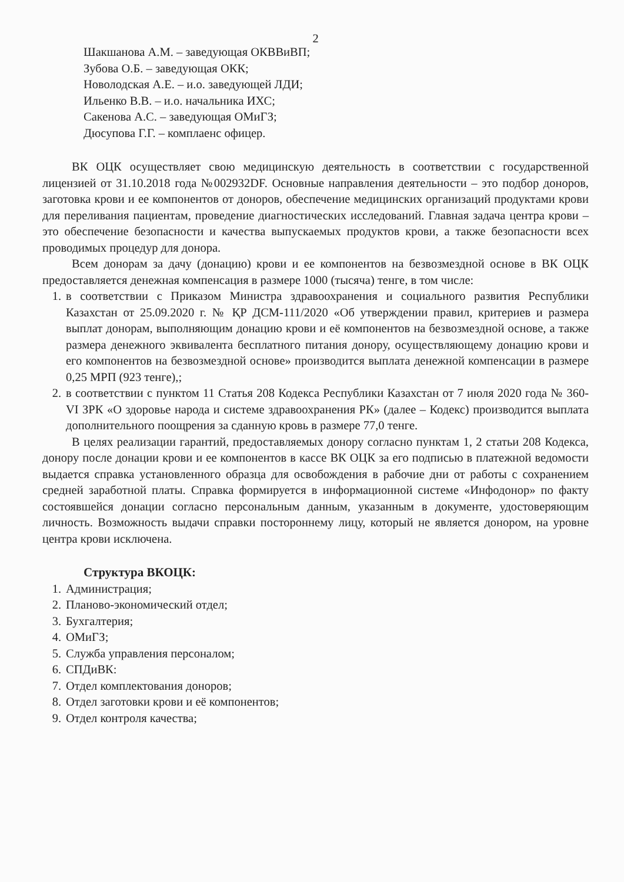2
Шакшанова А.М. – заведующая ОКВВиВП;
Зубова О.Б. – заведующая ОКК;
Новолодская А.Е. – и.о. заведующей ЛДИ;
Ильенко В.В. – и.о. начальника ИХС;
Сакенова А.С. – заведующая ОМиГЗ;
Дюсупова Г.Г. – комплаенс офицер.
ВК ОЦК осуществляет свою медицинскую деятельность в соответствии с государственной лицензией от 31.10.2018 года №002932DF. Основные направления деятельности – это подбор доноров, заготовка крови и ее компонентов от доноров, обеспечение медицинских организаций продуктами крови для переливания пациентам, проведение диагностических исследований. Главная задача центра крови – это обеспечение безопасности и качества выпускаемых продуктов крови, а также безопасности всех проводимых процедур для донора.
Всем донорам за дачу (донацию) крови и ее компонентов на безвозмездной основе в ВК ОЦК предоставляется денежная компенсация в размере 1000 (тысяча) тенге, в том числе:
1. в соответствии с Приказом Министра здравоохранения и социального развития Республики Казахстан от 25.09.2020 г. № ҚР ДСМ-111/2020 «Об утверждении правил, критериев и размера выплат донорам, выполняющим донацию крови и её компонентов на безвозмездной основе, а также размера денежного эквивалента бесплатного питания донору, осуществляющему донацию крови и его компонентов на безвозмездной основе» производится выплата денежной компенсации в размере 0,25 МРП (923 тенге),;
2. в соответствии с пунктом 11 Статья 208 Кодекса Республики Казахстан от 7 июля 2020 года № 360-VI ЗРК «О здоровье народа и системе здравоохранения РК» (далее – Кодекс) производится выплата дополнительного поощрения за сданную кровь в размере 77,0 тенге.
В целях реализации гарантий, предоставляемых донору согласно пунктам 1, 2 статьи 208 Кодекса, донору после донации крови и ее компонентов в кассе ВК ОЦК за его подписью в платежной ведомости выдается справка установленного образца для освобождения в рабочие дни от работы с сохранением средней заработной платы. Справка формируется в информационной системе «Инфодонор» по факту состоявшейся донации согласно персональным данным, указанным в документе, удостоверяющим личность. Возможность выдачи справки постороннему лицу, который не является донором, на уровне центра крови исключена.
Структура ВКОЦК:
1. Администрация;
2. Планово-экономический отдел;
3. Бухгалтерия;
4. ОМиГЗ;
5. Служба управления персоналом;
6. СПДиВК:
7. Отдел комплектования доноров;
8. Отдел заготовки крови и её компонентов;
9. Отдел контроля качества;